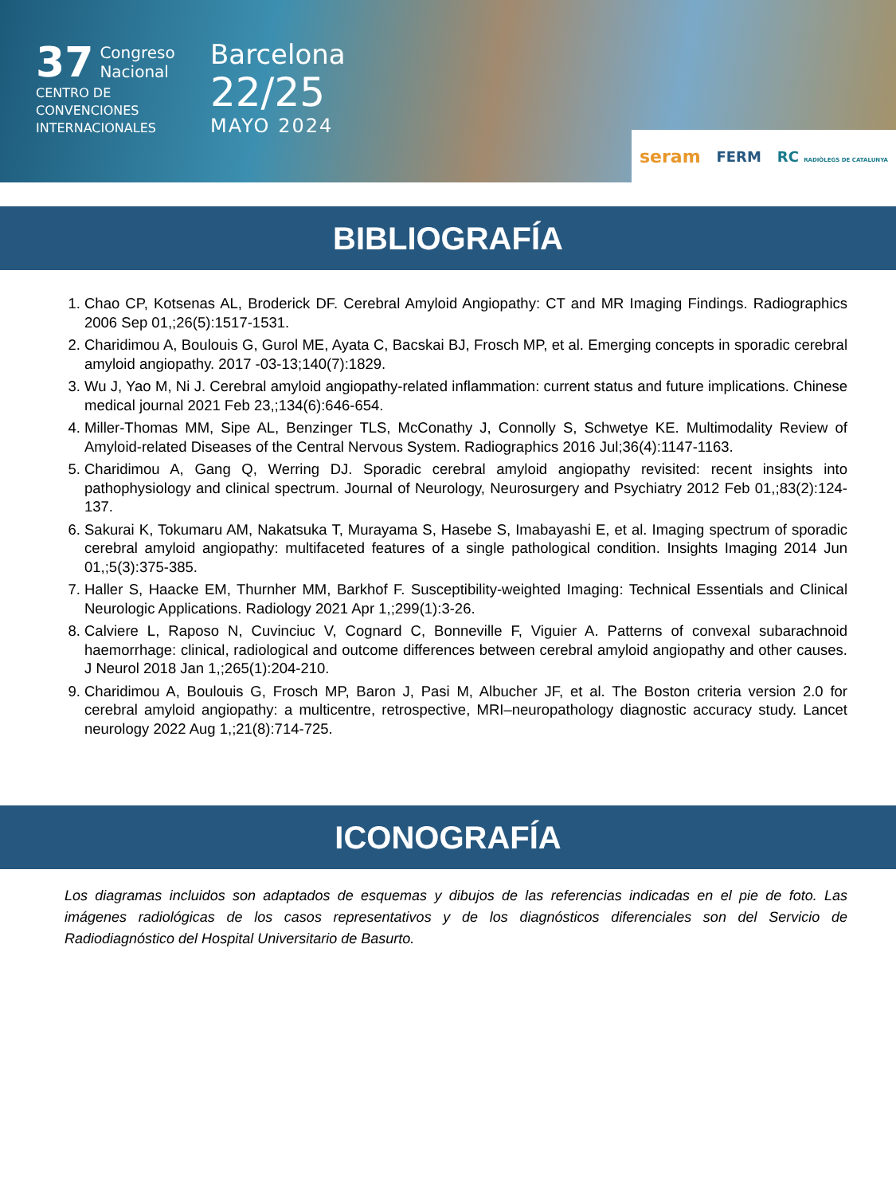37 Congreso
Nacional
CENTRO DE
CONVENCIONES
INTERNACIONALES
Barcelona
22/25
MAYO 2024
seram FERM RC RADIÒLEGS DE CATALUNYA
BIBLIOGRAFÍA
1. Chao CP, Kotsenas AL, Broderick DF. Cerebral Amyloid Angiopathy: CT and MR Imaging Findings. Radiographics 2006 Sep 01,;26(5):1517-1531.
2. Charidimou A, Boulouis G, Gurol ME, Ayata C, Bacskai BJ, Frosch MP, et al. Emerging concepts in sporadic cerebral amyloid angiopathy. 2017 -03-13;140(7):1829.
3. Wu J, Yao M, Ni J. Cerebral amyloid angiopathy-related inflammation: current status and future implications. Chinese medical journal 2021 Feb 23,;134(6):646-654.
4. Miller-Thomas MM, Sipe AL, Benzinger TLS, McConathy J, Connolly S, Schwetye KE. Multimodality Review of Amyloid-related Diseases of the Central Nervous System. Radiographics 2016 Jul;36(4):1147-1163.
5. Charidimou A, Gang Q, Werring DJ. Sporadic cerebral amyloid angiopathy revisited: recent insights into pathophysiology and clinical spectrum. Journal of Neurology, Neurosurgery and Psychiatry 2012 Feb 01,;83(2):124-137.
6. Sakurai K, Tokumaru AM, Nakatsuka T, Murayama S, Hasebe S, Imabayashi E, et al. Imaging spectrum of sporadic cerebral amyloid angiopathy: multifaceted features of a single pathological condition. Insights Imaging 2014 Jun 01,;5(3):375-385.
7. Haller S, Haacke EM, Thurnher MM, Barkhof F. Susceptibility-weighted Imaging: Technical Essentials and Clinical Neurologic Applications. Radiology 2021 Apr 1,;299(1):3-26.
8. Calviere L, Raposo N, Cuvinciuc V, Cognard C, Bonneville F, Viguier A. Patterns of convexal subarachnoid haemorrhage: clinical, radiological and outcome differences between cerebral amyloid angiopathy and other causes. J Neurol 2018 Jan 1,;265(1):204-210.
9. Charidimou A, Boulouis G, Frosch MP, Baron J, Pasi M, Albucher JF, et al. The Boston criteria version 2.0 for cerebral amyloid angiopathy: a multicentre, retrospective, MRI–neuropathology diagnostic accuracy study. Lancet neurology 2022 Aug 1,;21(8):714-725.
ICONOGRAFÍA
Los diagramas incluidos son adaptados de esquemas y dibujos de las referencias indicadas en el pie de foto. Las imágenes radiológicas de los casos representativos y de los diagnósticos diferenciales son del Servicio de Radiodiagnóstico del Hospital Universitario de Basurto.